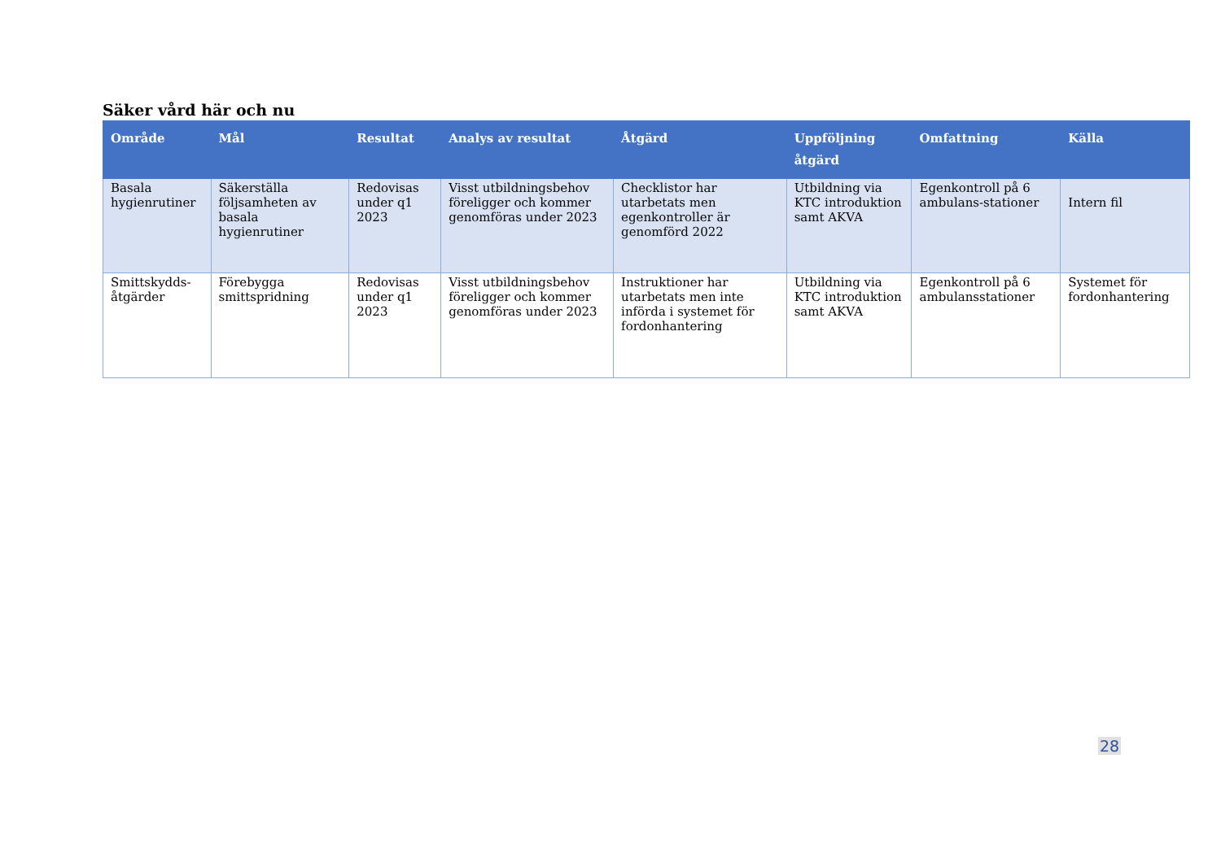Säker vård här och nu
| Område | Mål | Resultat | Analys av resultat | Åtgärd | Uppföljning åtgärd | Omfattning | Källa |
| --- | --- | --- | --- | --- | --- | --- | --- |
| Basala hygienrutiner | Säkerställa följsamheten av basala hygienrutiner | Redovisas under q1 2023 | Visst utbildningsbehov föreligger och kommer genomföras under 2023 | Checklistor har utarbetats men egenkontroller är genomförd 2022 | Utbildning via KTC introduktion samt AKVA | Egenkontroll på 6 ambulans-stationer | Intern fil |
| Smittskydds-åtgärder | Förebygga smittspridning | Redovisas under q1 2023 | Visst utbildningsbehov föreligger och kommer genomföras under 2023 | Instruktioner har utarbetats men inte införda i systemet för fordonhantering | Utbildning via KTC introduktion samt AKVA | Egenkontroll på 6 ambulansstationer | Systemet för fordonhantering |
28